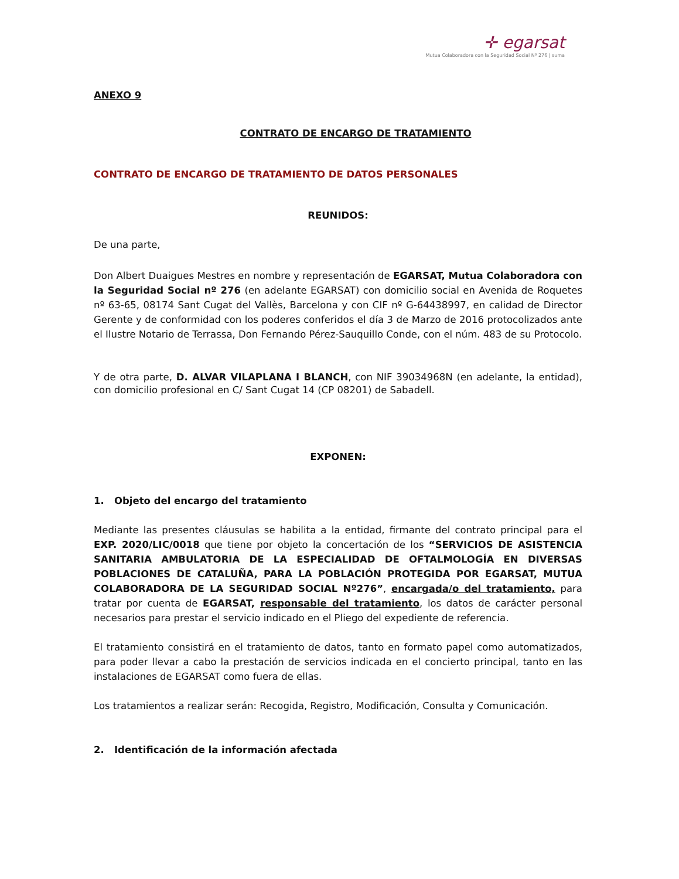✛ egarsat
Mutua Colaboradora con la Seguridad Social Nº 276 | suma
ANEXO 9
CONTRATO DE ENCARGO DE TRATAMIENTO
CONTRATO DE ENCARGO DE TRATAMIENTO DE DATOS PERSONALES
REUNIDOS:
De una parte,
Don Albert Duaigues Mestres en nombre y representación de EGARSAT, Mutua Colaboradora con la Seguridad Social nº 276 (en adelante EGARSAT) con domicilio social en Avenida de Roquetes nº 63-65, 08174 Sant Cugat del Vallès, Barcelona y con CIF nº G-64438997, en calidad de Director Gerente y de conformidad con los poderes conferidos el día 3 de Marzo de 2016 protocolizados ante el Ilustre Notario de Terrassa, Don Fernando Pérez-Sauquillo Conde, con el núm. 483 de su Protocolo.
Y de otra parte, D. ALVAR VILAPLANA I BLANCH, con NIF 39034968N (en adelante, la entidad), con domicilio profesional en C/ Sant Cugat 14 (CP 08201) de Sabadell.
EXPONEN:
1. Objeto del encargo del tratamiento
Mediante las presentes cláusulas se habilita a la entidad, firmante del contrato principal para el EXP. 2020/LIC/0018 que tiene por objeto la concertación de los “SERVICIOS DE ASISTENCIA SANITARIA AMBULATORIA DE LA ESPECIALIDAD DE OFTALMOLOGÍA EN DIVERSAS POBLACIONES DE CATALUÑA, PARA LA POBLACIÓN PROTEGIDA POR EGARSAT, MUTUA COLABORADORA DE LA SEGURIDAD SOCIAL Nº276”, encargada/o del tratamiento, para tratar por cuenta de EGARSAT, responsable del tratamiento, los datos de carácter personal necesarios para prestar el servicio indicado en el Pliego del expediente de referencia.
El tratamiento consistirá en el tratamiento de datos, tanto en formato papel como automatizados, para poder llevar a cabo la prestación de servicios indicada en el concierto principal, tanto en las instalaciones de EGARSAT como fuera de ellas.
Los tratamientos a realizar serán: Recogida, Registro, Modificación, Consulta y Comunicación.
2. Identificación de la información afectada